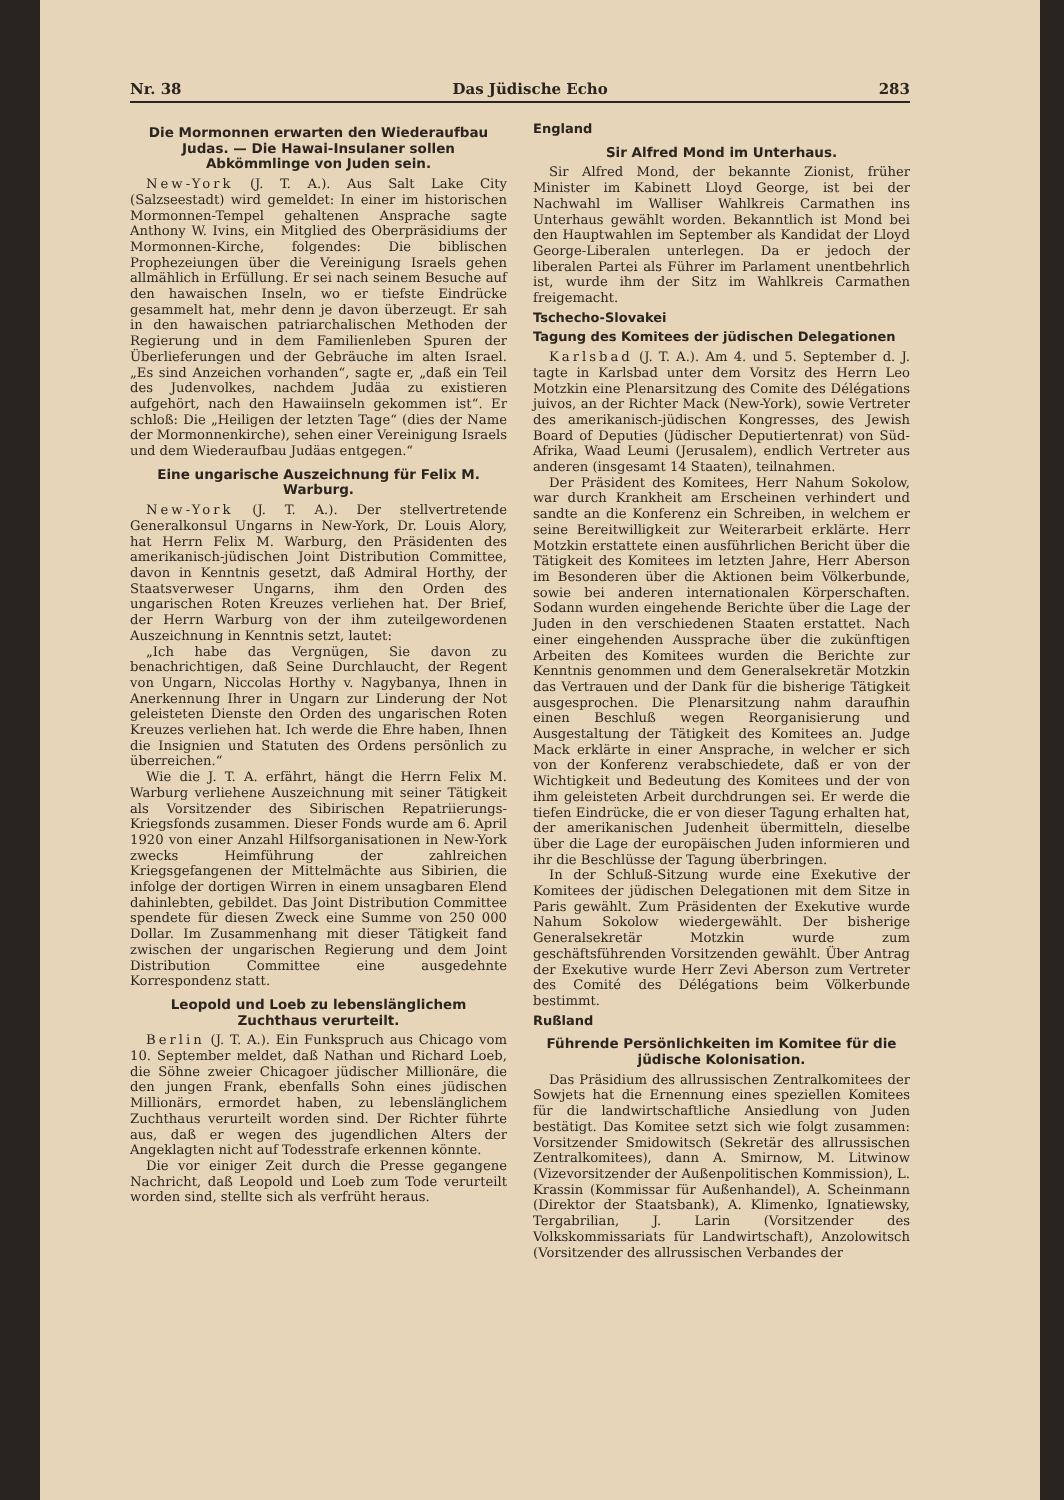Nr. 38 Das Jüdische Echo 283
Die Mormonnen erwarten den Wiederaufbau Judas. — Die Hawai-Insulaner sollen Abkömmlinge von Juden sein.
New-York (J. T. A.). Aus Salt Lake City (Salzseestadt) wird gemeldet: In einer im historischen Mormonnen-Tempel gehaltenen Ansprache sagte Anthony W. Ivins, ein Mitglied des Oberpräsidiums der Mormonnen-Kirche, folgendes: Die biblischen Prophezeiungen über die Vereinigung Israels gehen allmählich in Erfüllung. Er sei nach seinem Besuche auf den hawaischen Inseln, wo er tiefste Eindrücke gesammelt hat, mehr denn je davon überzeugt. Er sah in den hawaischen patriarchalischen Methoden der Regierung und in dem Familienleben Spuren der Überlieferungen und der Gebräuche im alten Israel. „Es sind Anzeichen vorhanden“, sagte er, „daß ein Teil des Judenvolkes, nachdem Judäa zu existieren aufgehört, nach den Hawaiinseln gekommen ist“. Er schloß: Die „Heiligen der letzten Tage“ (dies der Name der Mormonnenkirche), sehen einer Vereinigung Israels und dem Wiederaufbau Judäas entgegen.“
Eine ungarische Auszeichnung für Felix M. Warburg.
New-York (J. T. A.). Der stellvertretende Generalkonsul Ungarns in New-York, Dr. Louis Alory, hat Herrn Felix M. Warburg, den Präsidenten des amerikanisch-jüdischen Joint Distribution Committee, davon in Kenntnis gesetzt, daß Admiral Horthy, der Staatsverweser Ungarns, ihm den Orden des ungarischen Roten Kreuzes verliehen hat. Der Brief, der Herrn Warburg von der ihm zuteilgewordenen Auszeichnung in Kenntnis setzt, lautet:
„Ich habe das Vergnügen, Sie davon zu benachrichtigen, daß Seine Durchlaucht, der Regent von Ungarn, Niccolas Horthy v. Nagybanya, Ihnen in Anerkennung Ihrer in Ungarn zur Linderung der Not geleisteten Dienste den Orden des ungarischen Roten Kreuzes verliehen hat. Ich werde die Ehre haben, Ihnen die Insignien und Statuten des Ordens persönlich zu überreichen.“
Wie die J. T. A. erfährt, hängt die Herrn Felix M. Warburg verliehene Auszeichnung mit seiner Tätigkeit als Vorsitzender des Sibirischen Repatriierungs-Kriegsfonds zusammen. Dieser Fonds wurde am 6. April 1920 von einer Anzahl Hilfsorganisationen in New-York zwecks Heimführung der zahlreichen Kriegsgefangenen der Mittelmächte aus Sibirien, die infolge der dortigen Wirren in einem unsagbaren Elend dahinlebten, gebildet. Das Joint Distribution Committee spendete für diesen Zweck eine Summe von 250 000 Dollar. Im Zusammenhang mit dieser Tätigkeit fand zwischen der ungarischen Regierung und dem Joint Distribution Committee eine ausgedehnte Korrespondenz statt.
Leopold und Loeb zu lebenslänglichem Zuchthaus verurteilt.
Berlin (J. T. A.). Ein Funkspruch aus Chicago vom 10. September meldet, daß Nathan und Richard Loeb, die Söhne zweier Chicagoer jüdischer Millionäre, die den jungen Frank, ebenfalls Sohn eines jüdischen Millionärs, ermordet haben, zu lebenslänglichem Zuchthaus verurteilt worden sind. Der Richter führte aus, daß er wegen des jugendlichen Alters der Angeklagten nicht auf Todesstrafe erkennen könnte.
Die vor einiger Zeit durch die Presse gegangene Nachricht, daß Leopold und Loeb zum Tode verurteilt worden sind, stellte sich als verfrüht heraus.
England
Sir Alfred Mond im Unterhaus.
Sir Alfred Mond, der bekannte Zionist, früher Minister im Kabinett Lloyd George, ist bei der Nachwahl im Walliser Wahlkreis Carmathen ins Unterhaus gewählt worden. Bekanntlich ist Mond bei den Hauptwahlen im September als Kandidat der Lloyd George-Liberalen unterlegen. Da er jedoch der liberalen Partei als Führer im Parlament unentbehrlich ist, wurde ihm der Sitz im Wahlkreis Carmathen freigemacht.
Tschecho-Slovakei
Tagung des Komitees der jüdischen Delegationen
Karlsbad (J. T. A.). Am 4. und 5. September d. J. tagte in Karlsbad unter dem Vorsitz des Herrn Leo Motzkin eine Plenarsitzung des Comite des Délégations juivos, an der Richter Mack (New-York), sowie Vertreter des amerikanisch-jüdischen Kongresses, des Jewish Board of Deputies (Jüdischer Deputiertenrat) von Süd-Afrika, Waad Leumi (Jerusalem), endlich Vertreter aus anderen (insgesamt 14 Staaten), teilnahmen.
Der Präsident des Komitees, Herr Nahum Sokolow, war durch Krankheit am Erscheinen verhindert und sandte an die Konferenz ein Schreiben, in welchem er seine Bereitwilligkeit zur Weiterarbeit erklärte. Herr Motzkin erstattete einen ausführlichen Bericht über die Tätigkeit des Komitees im letzten Jahre, Herr Aberson im Besonderen über die Aktionen beim Völkerbunde, sowie bei anderen internationalen Körperschaften. Sodann wurden eingehende Berichte über die Lage der Juden in den verschiedenen Staaten erstattet. Nach einer eingehenden Aussprache über die zukünftigen Arbeiten des Komitees wurden die Berichte zur Kenntnis genommen und dem Generalsekretär Motzkin das Vertrauen und der Dank für die bisherige Tätigkeit ausgesprochen. Die Plenarsitzung nahm daraufhin einen Beschluß wegen Reorganisierung und Ausgestaltung der Tätigkeit des Komitees an. Judge Mack erklärte in einer Ansprache, in welcher er sich von der Konferenz verabschiedete, daß er von der Wichtigkeit und Bedeutung des Komitees und der von ihm geleisteten Arbeit durchdrungen sei. Er werde die tiefen Eindrücke, die er von dieser Tagung erhalten hat, der amerikanischen Judenheit übermitteln, dieselbe über die Lage der europäischen Juden informieren und ihr die Beschlüsse der Tagung überbringen.
In der Schluß-Sitzung wurde eine Exekutive der Komitees der jüdischen Delegationen mit dem Sitze in Paris gewählt. Zum Präsidenten der Exekutive wurde Nahum Sokolow wiedergewählt. Der bisherige Generalsekretär Motzkin wurde zum geschäftsführenden Vorsitzenden gewählt. Über Antrag der Exekutive wurde Herr Zevi Aberson zum Vertreter des Comité des Délégations beim Völkerbunde bestimmt.
Rußland
Führende Persönlichkeiten im Komitee für die jüdische Kolonisation.
Das Präsidium des allrussischen Zentralkomitees der Sowjets hat die Ernennung eines speziellen Komitees für die landwirtschaftliche Ansiedlung von Juden bestätigt. Das Komitee setzt sich wie folgt zusammen: Vorsitzender Smidowitsch (Sekretär des allrussischen Zentralkomitees), dann A. Smirnow, M. Litwinow (Vizevorsitzender der Außenpolitischen Kommission), L. Krassin (Kommissar für Außenhandel), A. Scheinmann (Direktor der Staatsbank), A. Klimenko, Ignatiewsky, Tergabrilian, J. Larin (Vorsitzender des Volkskommissariats für Landwirtschaft), Anzolowitsch (Vorsitzender des allrussischen Verbandes der